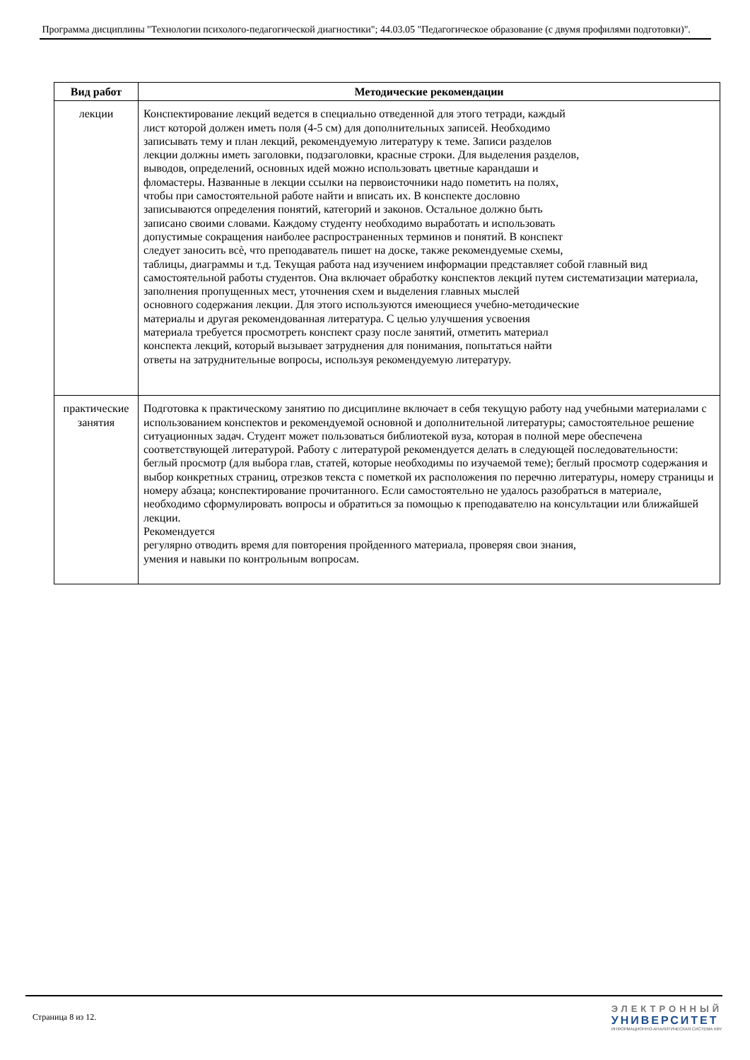Программа дисциплины "Технологии психолого-педагогической диагностики"; 44.03.05 "Педагогическое образование (с двумя профилями подготовки)".
| Вид работ | Методические рекомендации |
| --- | --- |
| лекции | Конспектирование лекций ведется в специально отведенной для этого тетради, каждый лист которой должен иметь поля (4-5 см) для дополнительных записей. Необходимо записывать тему и план лекций, рекомендуемую литературу к теме. Записи разделов лекции должны иметь заголовки, подзаголовки, красные строки. Для выделения разделов, выводов, определений, основных идей можно использовать цветные карандаши и фломастеры. Названные в лекции ссылки на первоисточники надо пометить на полях, чтобы при самостоятельной работе найти и вписать их. В конспекте дословно записываются определения понятий, категорий и законов. Остальное должно быть записано своими словами. Каждому студенту необходимо выработать и использовать допустимые сокращения наиболее распространенных терминов и понятий. В конспект следует заносить всѐ, что преподаватель пишет на доске, также рекомендуемые схемы, таблицы, диаграммы и т.д. Текущая работа над изучением информации представляет собой главный вид самостоятельной работы студентов. Она включает обработку конспектов лекций путем систематизации материала, заполнения пропущенных мест, уточнения схем и выделения главных мыслей основного содержания лекции. Для этого используются имеющиеся учебно-методические материалы и другая рекомендованная литература. С целью улучшения усвоения материала требуется просмотреть конспект сразу после занятий, отметить материал конспекта лекций, который вызывает затруднения для понимания, попытаться найти ответы на затруднительные вопросы, используя рекомендуемую литературу. |
| практические занятия | Подготовка к практическому занятию по дисциплине включает в себя текущую работу над учебными материалами с использованием конспектов и рекомендуемой основной и дополнительной литературы; самостоятельное решение ситуационных задач. Студент может пользоваться библиотекой вуза, которая в полной мере обеспечена соответствующей литературой. Работу с литературой рекомендуется делать в следующей последовательности: беглый просмотр (для выбора глав, статей, которые необходимы по изучаемой теме); беглый просмотр содержания и выбор конкретных страниц, отрезков текста с пометкой их расположения по перечню литературы, номеру страницы и номеру абзаца; конспектирование прочитанного. Если самостоятельно не удалось разобраться в материале, необходимо сформулировать вопросы и обратиться за помощью к преподавателю на консультации или ближайшей лекции. Рекомендуется регулярно отводить время для повторения пройденного материала, проверяя свои знания, умения и навыки по контрольным вопросам. |
Страница 8 из 12.
ЭЛЕКТРОННЫЙ
УНИВЕРСИТЕТ
ИНФОРМАЦИОННО-АНАЛИТИЧЕСКАЯ СИСТЕМА КФУ